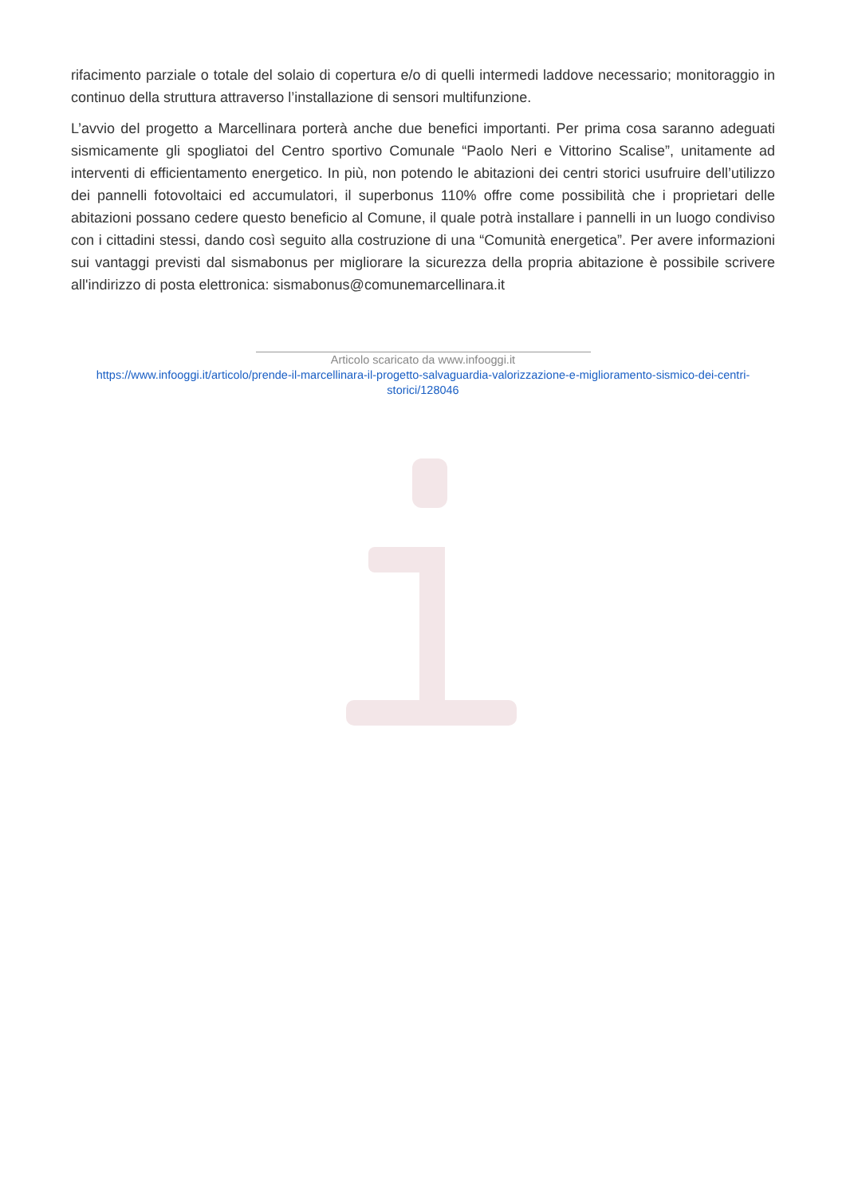rifacimento parziale o totale del solaio di copertura e/o di quelli intermedi laddove necessario; monitoraggio in continuo della struttura attraverso l’installazione di sensori multifunzione.
L’avvio del progetto a Marcellinara porterà anche due benefici importanti. Per prima cosa saranno adeguati sismicamente gli spogliatoi del Centro sportivo Comunale “Paolo Neri e Vittorino Scalise”, unitamente ad interventi di efficientamento energetico. In più, non potendo le abitazioni dei centri storici usufruire dell’utilizzo dei pannelli fotovoltaici ed accumulatori, il superbonus 110% offre come possibilità che i proprietari delle abitazioni possano cedere questo beneficio al Comune, il quale potrà installare i pannelli in un luogo condiviso con i cittadini stessi, dando così seguito alla costruzione di una “Comunità energetica”. Per avere informazioni sui vantaggi previsti dal sismabonus per migliorare la sicurezza della propria abitazione è possibile scrivere all'indirizzo di posta elettronica: sismabonus@comunemarcellinara.it
Articolo scaricato da www.infooggi.it
https://www.infooggi.it/articolo/prende-il-marcellinara-il-progetto-salvaguardia-valorizzazione-e-miglioramento-sismico-dei-centri-storici/128046